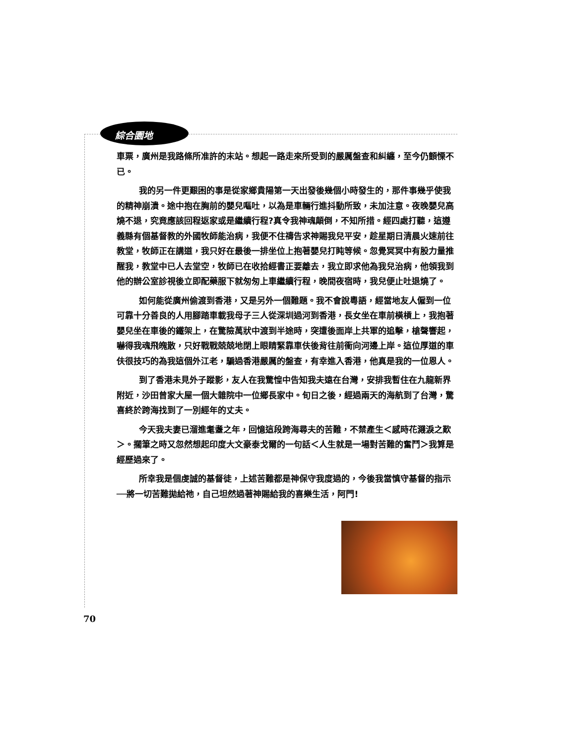綜合園地
車票，廣州是我路條所准許的末站。想起一路走來所受到的嚴厲盤查和糾纏，至今仍顫慄不已。
我的另一件更艱困的事是從家鄉貴陽第一天出發後幾個小時發生的，那件事幾乎使我的精神崩潰。途中抱在胸前的嬰兒嘔吐，以為是車輛行進抖動所致，未加注意。夜晚嬰兒高燒不退，究竟應該回程返家或是繼續行程?真令我神魂顛倒，不知所措。經四處打聽，這遵義縣有個基督教的外國牧師能治病，我便不住禱告求神賜我兒平安，趁星期日清晨火速前往教堂，牧師正在講道，我只好在最後一排坐位上抱著嬰兒打盹等候。忽覺冥冥中有股力量推醒我，教堂中已人去堂空，牧師已在收拾經書正要離去，我立即求他為我兒治病，他領我到他的辦公室診視後立即配藥服下就匆匆上車繼續行程，晚間夜宿時，我兒便止吐退燒了。
如何能從廣州偷渡到香港，又是另外一個難題。我不會說粵語，經當地友人僱到一位可靠十分善良的人用腳踏車載我母子三人從深圳過河到香港，長女坐在車前橫槓上，我抱著嬰兒坐在車後的鐵架上，在驚險萬狀中渡到半途時，突遭後面岸上共軍的追擊，槍聲響起，嚇得我魂飛魄散，只好戰戰兢兢地閉上眼睛緊靠車伕後背往前衝向河邊上岸。這位厚道的車伕很技巧的為我這個外江老，騙過香港嚴厲的盤查，有幸進入香港，他真是我的一位恩人。
到了香港未見外子蹤影，友人在我驚惶中告知我夫遠在台灣，安排我暫住在九龍新界附近，沙田曾家大屋一個大雜院中一位鄉長家中。旬日之後，經過兩天的海航到了台灣，驚喜終於跨海找到了一別經年的丈夫。
今天我夫妻已溜進耄耋之年，回憶這段跨海尋夫的苦難，不禁產生＜感時花濺淚之歎＞。擱筆之時又忽然想起印度大文豪泰戈爾的一句話＜人生就是一場對苦難的奮鬥＞我算是經歷過來了。
所幸我是個虔誠的基督徒，上述苦難都是神保守我度過的，今後我當慎守基督的指示──將一切苦難拋給祂，自己坦然過著神賜給我的喜樂生活，阿門!
70